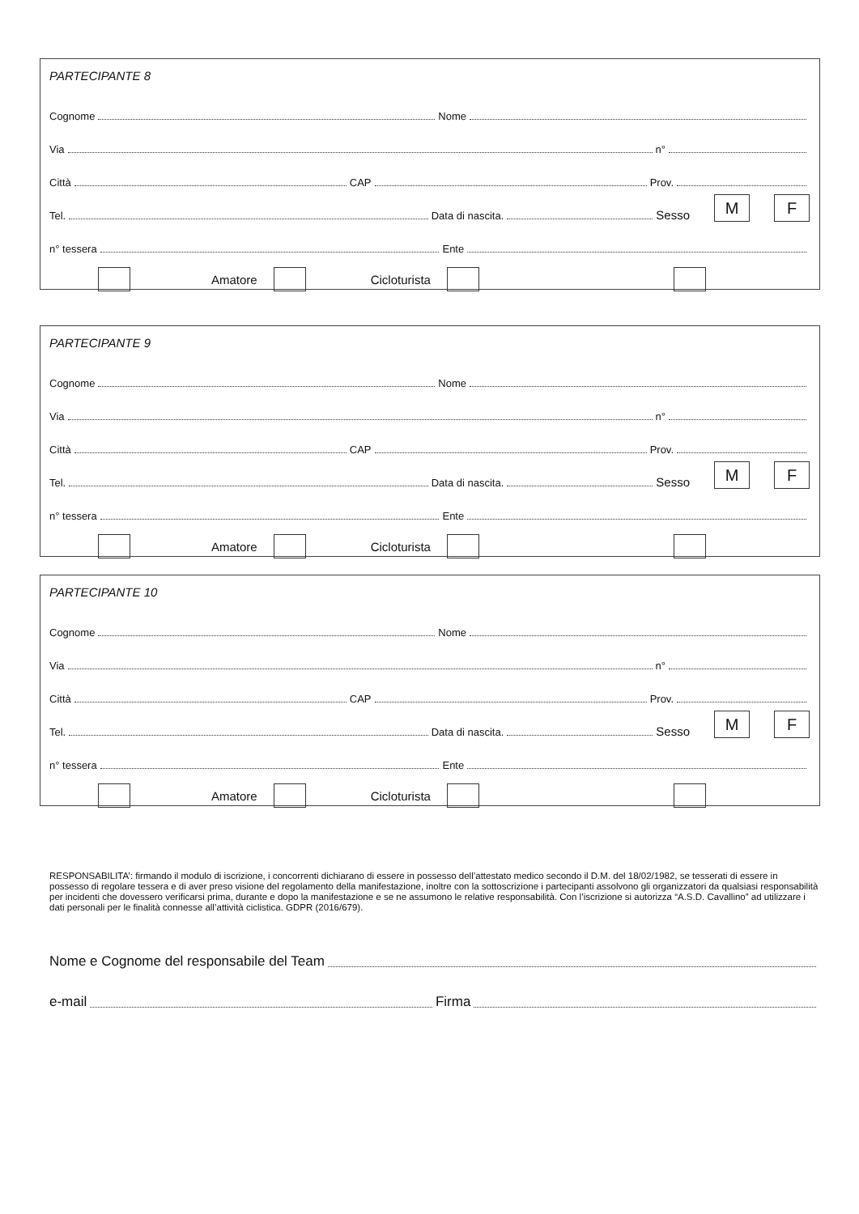PARTECIPANTE 8
Cognome Nome
Via n°
Città CAP Prov.
Tel. Data di nascita. Sesso M F
n° tessera Ente
Amatore Cicloturista
PARTECIPANTE 9
Cognome Nome
Via n°
Città CAP Prov.
Tel. Data di nascita. Sesso M F
n° tessera Ente
Amatore Cicloturista
PARTECIPANTE 10
Cognome Nome
Via n°
Città CAP Prov.
Tel. Data di nascita. Sesso M F
n° tessera Ente
Amatore Cicloturista
RESPONSABILITA’: firmando il modulo di iscrizione, i concorrenti dichiarano di essere in possesso dell’attestato medico secondo il D.M. del 18/02/1982, se tesserati di essere in possesso di regolare tessera e di aver preso visione del regolamento della manifestazione, inoltre con la sottoscrizione i partecipanti assolvono gli organizzatori da qualsiasi responsabilità per incidenti che dovessero verificarsi prima, durante e dopo la manifestazione e se ne assumono le relative responsabilità. Con l’iscrizione si autorizza “A.S.D. Cavallino” ad utilizzare i dati personali per le finalità connesse all’attività ciclistica. GDPR (2016/679).
Nome e Cognome del responsabile del Team
e-mail Firma